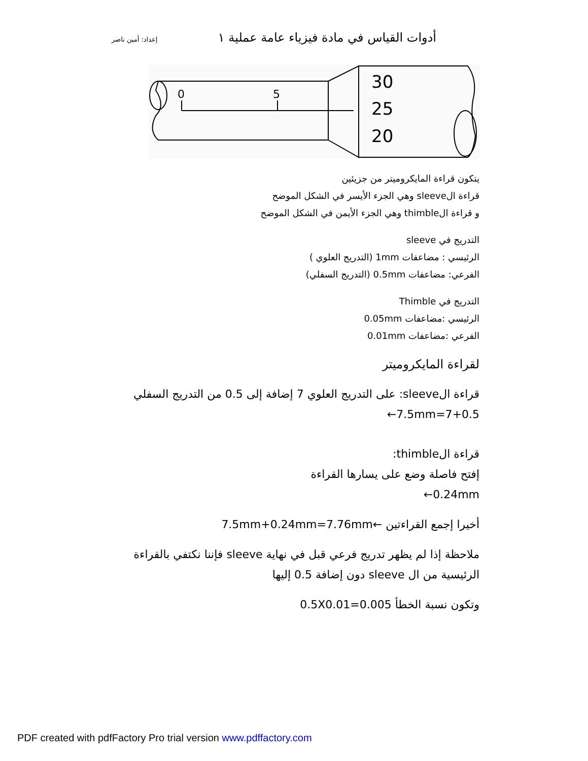إعداد: أمين ناصر أدوات القياس في مادة فيزياء عامة عملية ١
0
5
30
25
20
يتكون قراءة المايكروميتر من جزيئين
قراءة الsleeve وهي الجزء الأيسر في الشكل الموضح
و قراءة الthimble وهي الجزء الأيمن في الشكل الموضح
التدريج في sleeve
الرئيسي : مضاعفات 1mm (التدريج العلوي )
الفرعي: مضاعفات 0.5mm (التدريج السفلي)
التدريج في Thimble
الرئيسي :مضاعفات 0.05mm
الفرعي :مضاعفات 0.01mm
لقراءة المايكروميتر
قراءة الsleeve: على التدريج العلوي 7 إضافة إلى 0.5 من التدريج السفلي
7+0.5=7.5mm←
قراءة الthimble:
إفتح فاصلة وضع على يسارها القراءة
0.24mm←
أخيرا إجمع القراءتين ←7.5mm+0.24mm=7.76mm
ملاحظة إذا لم يظهر تدريج فرعي قبل في نهاية sleeve فإننا نكتفي بالقراءة الرئيسية من ال sleeve دون إضافة 0.5 إليها
وتكون نسبة الخطأ 0.5X0.01=0.005
PDF created with pdfFactory Pro trial version www.pdffactory.com